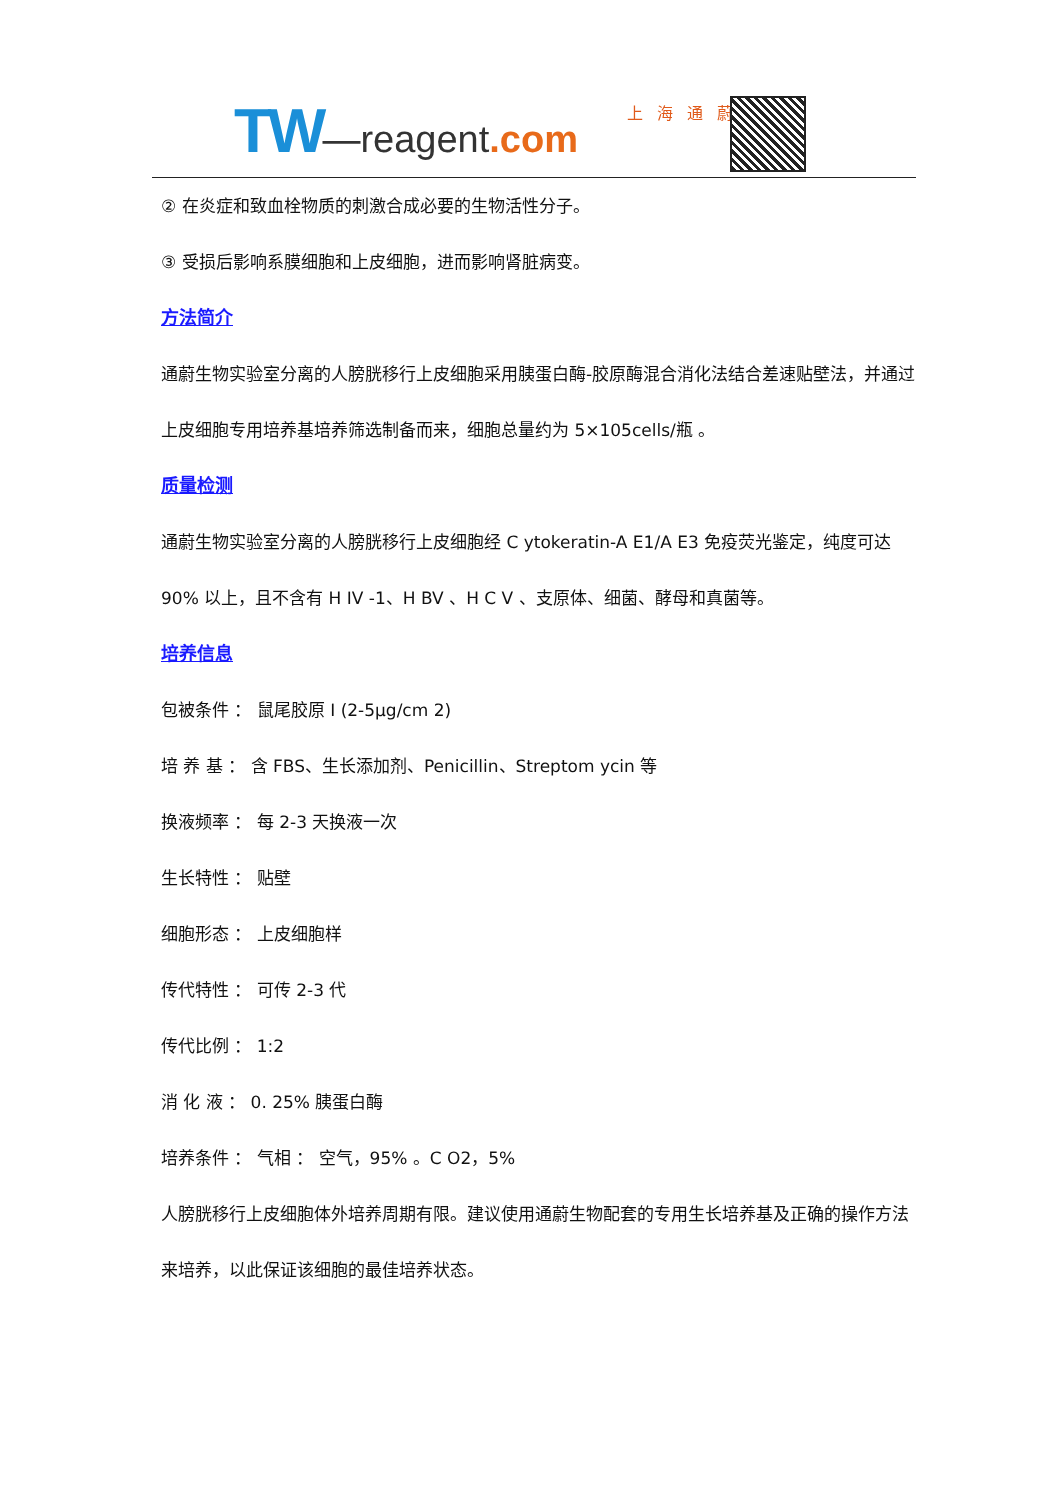TW—reagent.com 上海通蔚
② 在炎症和致血栓物质的刺激合成必要的生物活性分子。
③ 受损后影响系膜细胞和上皮细胞，进而影响肾脏病变。
方法简介
通蔚生物实验室分离的人膀胱移行上皮细胞采用胰蛋白酶-胶原酶混合消化法结合差速贴壁法，并通过上皮细胞专用培养基培养筛选制备而来，细胞总量约为 5×105cells/瓶 。
质量检测
通蔚生物实验室分离的人膀胱移行上皮细胞经 C ytokeratin-A E1/A E3 免疫荧光鉴定，纯度可达 90% 以上，且不含有 H IV -1、H BV 、H C V 、支原体、细菌、酵母和真菌等。
培养信息
包被条件 ： 鼠尾胶原 I (2-5μg/cm 2)
培 养 基 ： 含 FBS、生长添加剂、Penicillin、Streptom ycin 等
换液频率 ： 每 2-3 天换液一次
生长特性 ： 贴壁
细胞形态 ： 上皮细胞样
传代特性 ： 可传 2-3 代
传代比例 ： 1:2
消 化 液 ： 0. 25% 胰蛋白酶
培养条件 ： 气相 ： 空气，95% 。C O2，5%
人膀胱移行上皮细胞体外培养周期有限。建议使用通蔚生物配套的专用生长培养基及正确的操作方法来培养，以此保证该细胞的最佳培养状态。